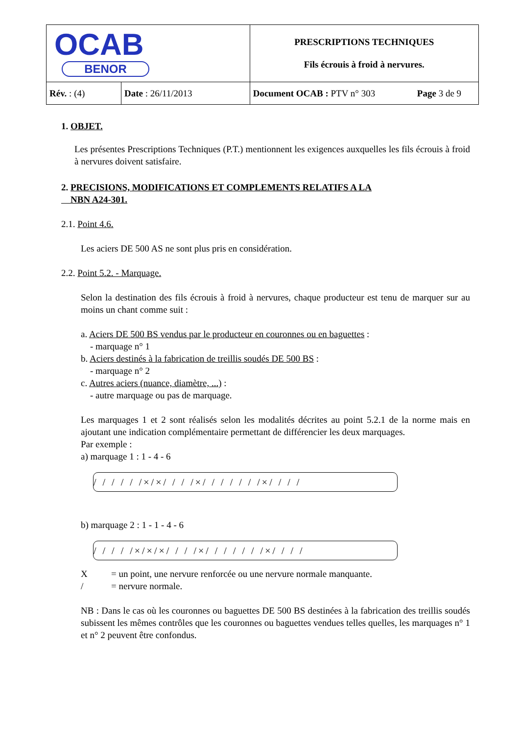| OCAB BENOR | | PRESCRIPTIONS TECHNIQUES Fils écrouis à froid à nervures. | |
| Rév. : (4) | Date : 26/11/2013 | Document OCAB : PTV n° 303 | Page 3 de 9 |
1. OBJET.
Les présentes Prescriptions Techniques (P.T.) mentionnent les exigences auxquelles les fils écrouis à froid à nervures doivent satisfaire.
2. PRECISIONS, MODIFICATIONS ET COMPLEMENTS RELATIFS A LA
NBN A24-301.
2.1. Point 4.6.
Les aciers DE 500 AS ne sont plus pris en considération.
2.2. Point 5.2. - Marquage.
Selon la destination des fils écrouis à froid à nervures, chaque producteur est tenu de marquer sur au moins un chant comme suit :
a. Aciers DE 500 BS vendus par le producteur en couronnes ou en baguettes :
- marquage n° 1
b. Aciers destinés à la fabrication de treillis soudés DE 500 BS :
- marquage n° 2
c. Autres aciers (nuance, diamètre, ...) :
- autre marquage ou pas de marquage.
Les marquages 1 et 2 sont réalisés selon les modalités décrites au point 5.2.1 de la norme mais en ajoutant une indication complémentaire permettant de différencier les deux marquages.
Par exemple :
a) marquage 1 : 1 - 4 - 6
/ / / / / /×/×/ / / /×/ / / / / / /×/ / / /
b) marquage 2 : 1 - 1 - 4 - 6
/ / / / /×/×/×/ / / /×/ / / / / / /×/ / / /
X = un point, une nervure renforcée ou une nervure normale manquante.
/ = nervure normale.
NB : Dans le cas où les couronnes ou baguettes DE 500 BS destinées à la fabrication des treillis soudés subissent les mêmes contrôles que les couronnes ou baguettes vendues telles quelles, les marquages n° 1 et n° 2 peuvent être confondus.